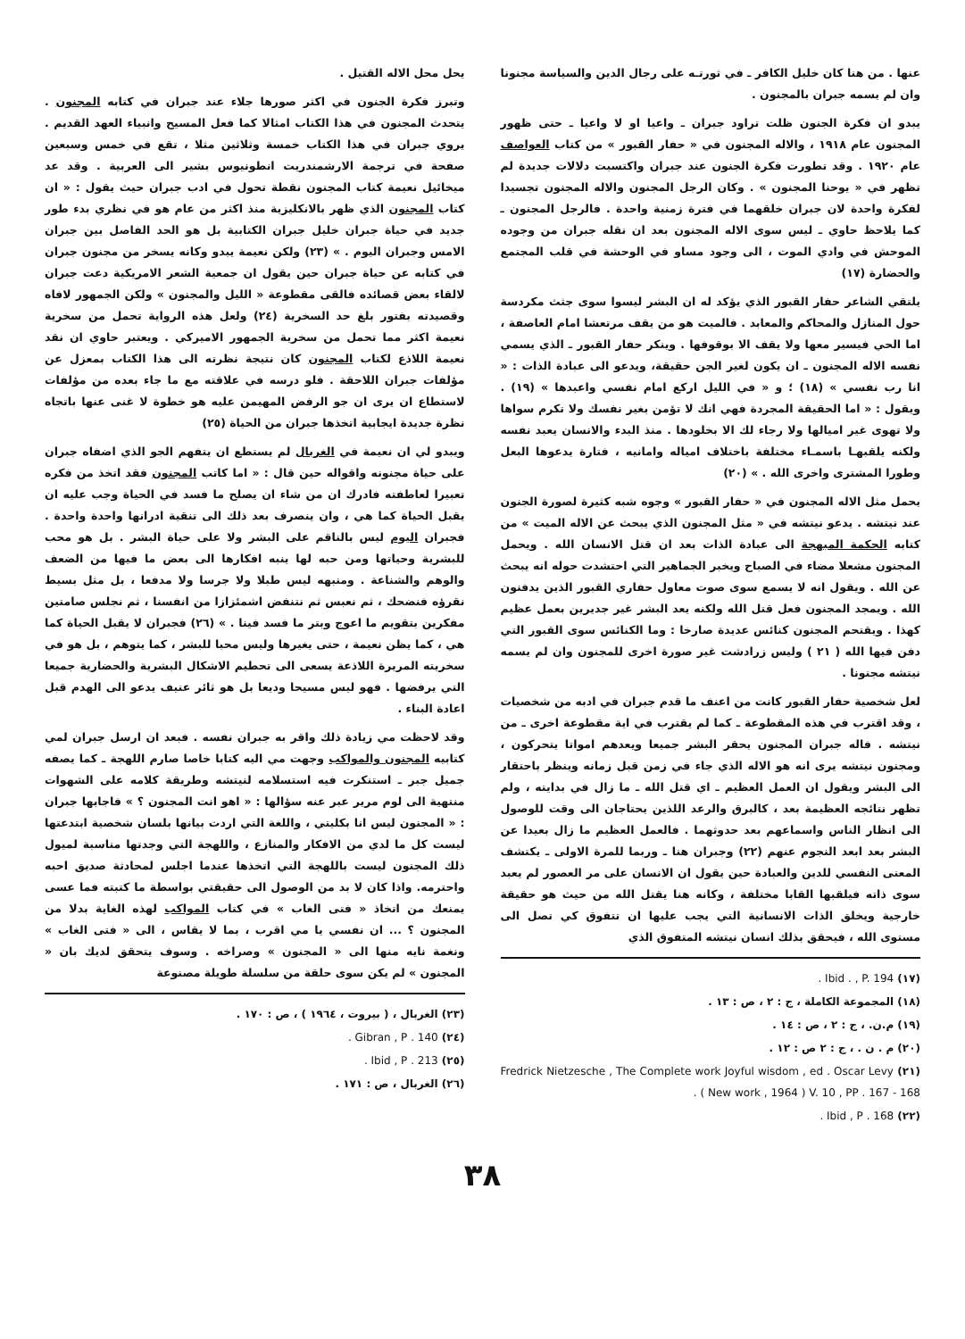عنها . من هنا كان خليل الكافر ـ في ثورتـه على رجال الدين والسياسة مجنونا وان لم يسمه جبران بالمجنون .
يبدو ان فكرة الجنون ظلت تراود جبران ـ واعيا او لا واعيا ـ حتى ظهور المجنون عام ١٩١٨ ، والاله المجنون في « حفار القبور » من كتاب العواصف عام ١٩٢٠ . وقد تطورت فكرة الجنون عند جبران واكتسبت دلالات جديدة لم تظهر في « يوحنا المجنون » . وكان الرجل المجنون والاله المجنون تجسيدا لفكرة واحدة لان جبران خلقهما في فترة زمنية واحدة . فالرجل المجنون ـ كما يلاحظ حاوي ـ ليس سوى الاله المجنون بعد ان نقله جبران من وجوده الموحش في وادي الموت ، الى وجود مساو في الوحشة في قلب المجتمع والحضارة (١٧)
يلتقي الشاعر حفار القبور الذي يؤكد له ان البشر ليسوا سوى جثث مكردسة حول المنازل والمحاكم والمعابد . فالميت هو من يقف مرتعشا امام العاصفة ، اما الحي فيسير معها ولا يقف الا بوقوفها . وينكر حفار القبور ـ الذي يسمي نفسه الاله المجنون ـ ان يكون لغير الجن حقيقة، ويدعو الى عبادة الذات : « انا رب نفسي » (١٨) ؛ و « في الليل اركع امام نفسي واعبدها » (١٩) . ويقول : « اما الحقيقة المجردة فهي انك لا تؤمن بغير نفسك ولا تكرم سواها ولا تهوى غير اميالها ولا رجاء لك الا بخلودها . منذ البدء والانسان يعبد نفسه ولكنه يلقبهـا باسمـاء مختلفة باختلاف امياله وامانيه ، فتارة يدعوها البعل وطورا المشترى واخرى الله . » (٢٠)
يحمل مثل الاله المجنون في « حفار القبور » وجوه شبه كثيرة لصورة الجنون عند نيتشه . يدعو نيتشه في « مثل المجنون الذي يبحث عن الاله الميت » من كتابه الحكمة المبهجة الى عبادة الذات بعد ان قتل الانسان الله . ويحمل المجنون مشعلا مضاء في الصباح ويخبر الجماهير التي احتشدت حوله انه يبحث عن الله . ويقول انه لا يسمع سوى صوت معاول حفاري القبور الذين يدفنون الله . ويمجد المجنون فعل قتل الله ولكنه يعد البشر غير جديرين بعمل عظيم كهذا . ويقتحم المجنون كنائس عديدة صارخا : وما الكنائس سوى القبور التي دفن فيها الله ( ٢١ ) وليس زرادشت غير صورة اخرى للمجنون وان لم يسمه نيتشه مجنونا .
لعل شخصية حفار القبور كانت من اعنف ما قدم جبران في ادبه من شخصيات ، وقد اقترب في هذه المقطوعة ـ كما لم يقترب في اية مقطوعة اخرى ـ من نيتشه . فاله جبران المجنون يحقر البشر جميعا ويعدهم امواتا يتحركون ، ومجنون نيتشه يرى انه هو الاله الذي جاء في زمن قبل زمانه وينظر باحتقار الى البشر ويقول ان العمل العظيم ـ اي قتل الله ـ ما زال في بدايته ، ولم تظهر نتائجه العظيمة بعد ، كالبرق والرعد اللذين يحتاجان الى وقت للوصول الى انظار الناس واسماعهم بعد حدوثهما . فالعمل العظيم ما زال بعيدا عن البشر بعد ابعد النجوم عنهم (٢٢) وجبران هنا ـ وربما للمرة الاولى ـ يكتشف المعنى النفسي للدين والعبادة حين يقول ان الانسان على مر العصور لم يعبد سوى ذاته فيلقبها القابا مختلفة ، وكانه هنا يقتل الله من حيث هو حقيقة خارجية ويخلق الذات الانسانية التي يجب عليها ان تتفوق كي تصل الى مستوى الله ، فيحقق بذلك انسان نيتشه المتفوق الذي
(١٧) Ibid . , P. 194 .
(١٨) المجموعة الكاملة ، ج : ٢ ، ص : ١٣ .
(١٩) م.ن. ، ج : ٢ ، ص : ١٤ .
(٢٠) م . ن . ، ج : ٢ ص : ١٢ .
(٢١) Fredrick Nietzesche , The Complete work Joyful wisdom , ed . Oscar Levy ( New work , 1964 ) V. 10 , PP . 167 - 168 .
(٢٢) Ibid , P . 168 .
يحل محل الاله القتيل .
وتبرز فكرة الجنون في اكثر صورها جلاء عند جبران في كتابه المجنون . يتحدث المجنون في هذا الكتاب امثالا كما فعل المسيح وانبياء العهد القديم . يروي جبران في هذا الكتاب خمسة وثلاثين مثلا ، تقع في خمس وسبعين صفحة في ترجمة الارشمندريت انطونيوس بشير الى العربية . وقد عد ميخائيل نعيمة كتاب المجنون نقطة تحول في ادب جبران حيث يقول : « ان كتاب المجنون الذي ظهر بالانكليزية منذ اكثر من عام هو في نظري بدء طور جديد في حياة جبران خليل جبران الكتابية بل هو الحد الفاصل بين جبران الامس وجبران اليوم . » (٢٣) ولكن نعيمة يبدو وكانه يسخر من مجنون جبران في كتابه عن حياة جبران حين يقول ان جمعية الشعر الامريكية دعت جبران لالقاء بعض قصائده فالقى مقطوعة « الليل والمجنون » ولكن الجمهور لافاه وقصيدته بفتور بلغ حد السخرية (٢٤) ولعل هذه الرواية تحمل من سخرية نعيمة اكثر مما تحمل من سخرية الجمهور الاميركي . ويعتبر حاوي ان نقد نعيمة اللاذع لكتاب المجنون كان نتيجة نظرته الى هذا الكتاب بمعزل عن مؤلفات جبران اللاحقة . فلو درسه في علاقته مع ما جاء بعده من مؤلفات لاستطاع ان يرى ان جو الرفض المهيمن عليه هو خطوة لا غنى عنها باتجاه نظرة جديدة ايجابية اتخذها جبران من الحياة (٢٥)
ويبدو لي ان نعيمة في الغربال لم يستطع ان يتفهم الجو الذي اضفاه جبران على حياة مجنونه واقواله حين قال : « اما كاتب المجنون فقد اتخذ من فكره تعبيرا لعاطفته فادرك ان من شاء ان يصلح ما فسد في الحياة وجب عليه ان يقبل الحياة كما هي ، وان ينصرف بعد ذلك الى تنقية ادرانها واحدة واحدة . فجبران اليوم ليس بالناقم على البشر ولا على حياة البشر . بل هو محب للبشرية وحياتها ومن حبه لها ينبه افكارها الى بعض ما فيها من الضعف والوهم والشناعة . ومنبهه ليس طبلا ولا جرسا ولا مدفعا ، بل مثل بسيط نقرؤه فنضحك ، ثم نعبس ثم نتنفض اشمئزازا من انفسنا ، ثم نجلس صامتين مفكرين بتقويم ما اعوج وبتر ما فسد فينا . » (٢٦) فجبران لا يقبل الحياة كما هي ، كما يظن نعيمة ، حتى يغيرها وليس محبا للبشر ، كما يتوهم ، بل هو في سخريته المريرة اللاذعة يسعى الى تحطيم الاشكال البشرية والحضارية جميعا التي يرفضها . فهو ليس مسيحا وديعا بل هو ثائر عنيف يدعو الى الهدم قبل اعادة البناء .
وقد لاحظت مي زيادة ذلك واقر به جبران نفسه . فبعد ان ارسل جبران لمي كتابيه المجنون والمواكب وجهت مي اليه كتابا خاصا صارم اللهجة ـ كما يصفه جميل جبر ـ استنكرت فيه استسلامه لنيتشه وطريقة كلامه على الشهوات منتهية الى لوم مرير عبر عنه سؤالها : « اهو انت المجنون ؟ » فاجابها جبران : « المجنون ليس انا بكليتي ، واللغة التي اردت بيانها بلسان شخصية ابتدعتها ليست كل ما لدي من الافكار والمنازع ، واللهجة التي وجدتها مناسبة لميول ذلك المجنون ليست باللهجة التي اتخذها عندما اجلس لمحادثة صديق احبه واحترمه. واذا كان لا بد من الوصول الى حقيقتي بواسطة ما كتبته فما عسى يمنعك من اتخاذ « فتى الغاب » في كتاب المواكب لهذه الغاية بدلا من المجنون ؟ ... ان نفسي يا مي اقرب ، بما لا يقاس ، الى « فتى الغاب » ونغمة نايه منها الى « المجنون » وصراخه . وسوف يتحقق لديك بان « المجنون » لم يكن سوى حلقة من سلسلة طويلة مصنوعة
(٢٣) الغربال ، ( بيروت ، ١٩٦٤ ) ، ص : ١٧٠ .
(٢٤) Gibran , P . 140 .
(٢٥) Ibid , P . 213 .
(٢٦) الغربال ، ص : ١٧١ .
٣٨